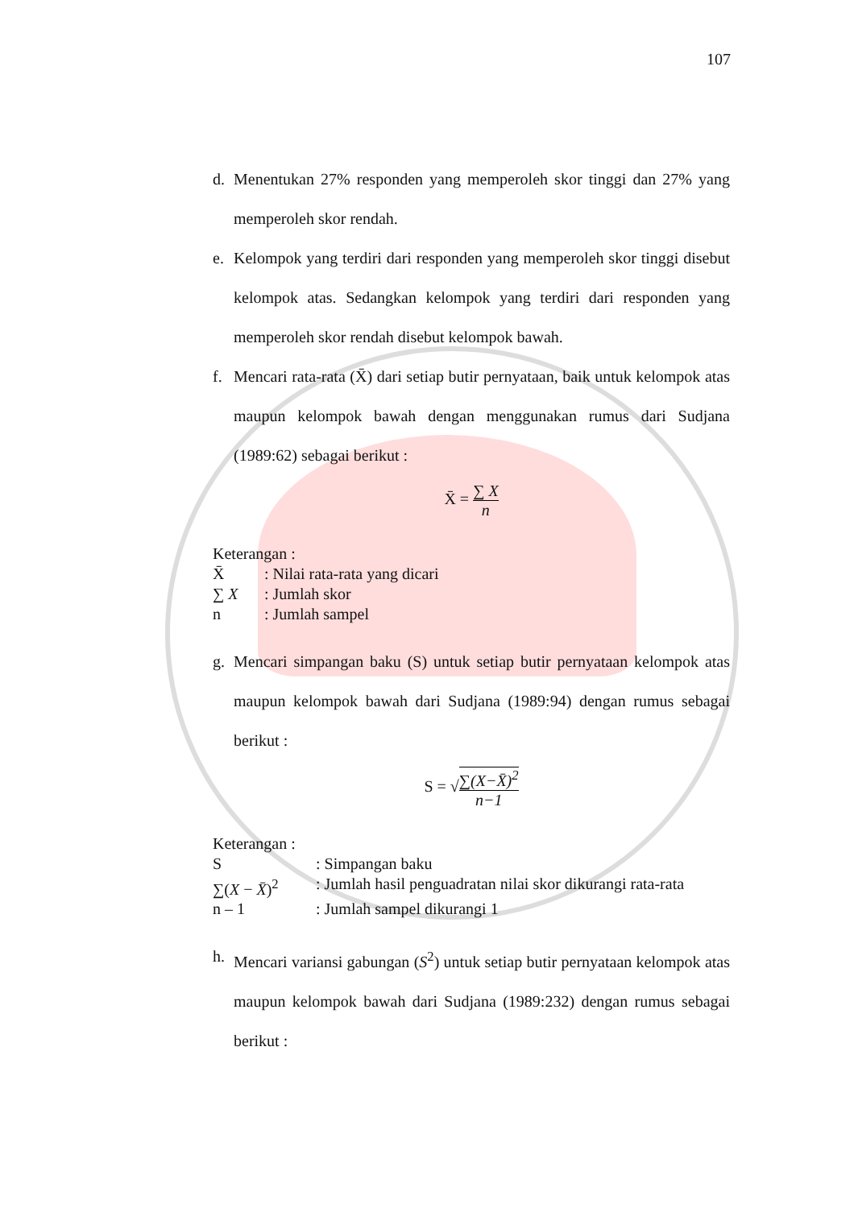107
d. Menentukan 27% responden yang memperoleh skor tinggi dan 27% yang memperoleh skor rendah.
e. Kelompok yang terdiri dari responden yang memperoleh skor tinggi disebut kelompok atas. Sedangkan kelompok yang terdiri dari responden yang memperoleh skor rendah disebut kelompok bawah.
f. Mencari rata-rata (X̄) dari setiap butir pernyataan, baik untuk kelompok atas maupun kelompok bawah dengan menggunakan rumus dari Sudjana (1989:62) sebagai berikut :
X̄ = ∑ X n
| Keterangan : | |
| X̄ | : Nilai rata-rata yang dicari |
| ∑ X | : Jumlah skor |
| n | : Jumlah sampel |
g. Mencari simpangan baku (S) untuk setiap butir pernyataan kelompok atas maupun kelompok bawah dari Sudjana (1989:94) dengan rumus sebagai berikut :
S = √∑(X−X̄)<sup>2</sup> n−1
| Keterangan : | |
| S | : Simpangan baku |
| ∑( X − X̄ )<sup>2</sup> | : Jumlah hasil penguadratan nilai skor dikurangi rata-rata |
| n – 1 | : Jumlah sampel dikurangi 1 |
h. Mencari variansi gabungan (S<sup>2</sup>) untuk setiap butir pernyataan kelompok atas maupun kelompok bawah dari Sudjana (1989:232) dengan rumus sebagai berikut :